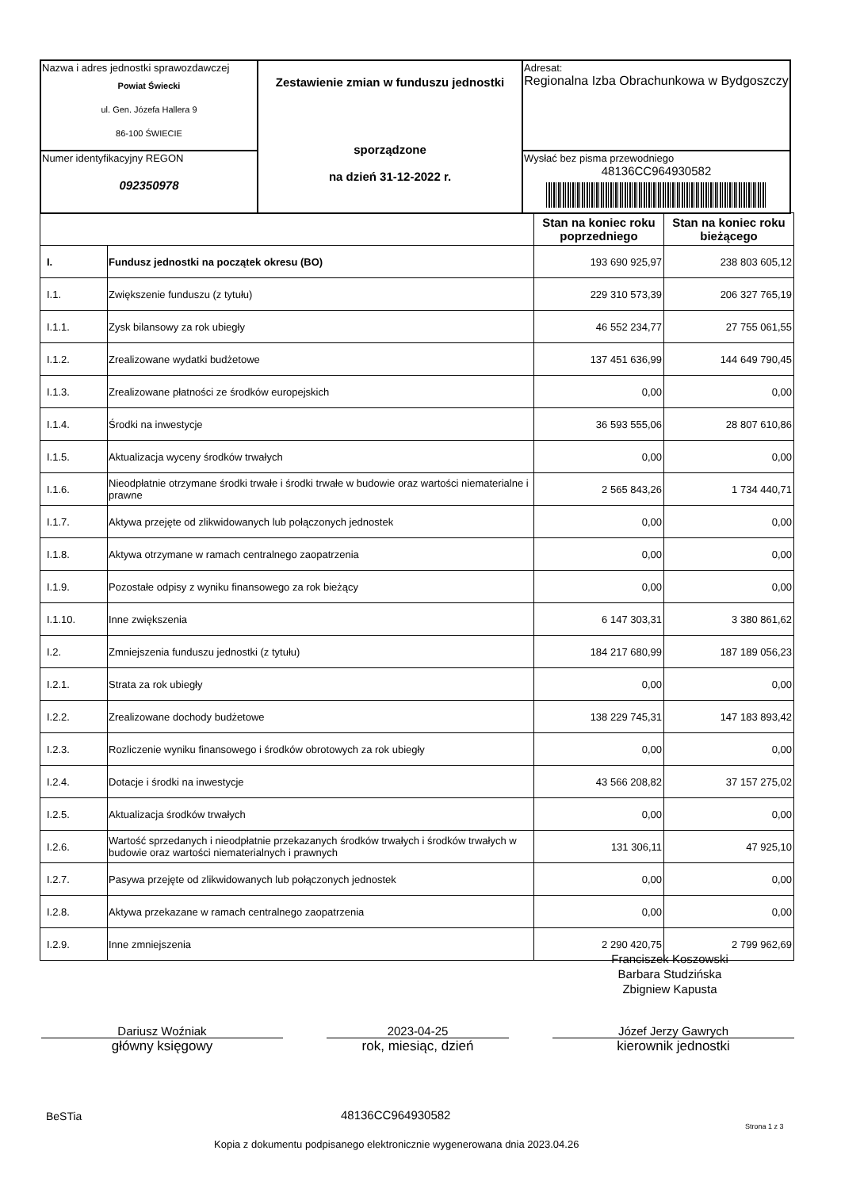| Nazwa i adres jednostki sprawozdawczej Powiat Świecki ul. Gen. Józefa Hallera 9 86-100 ŚWIECIE | Zestawienie zmian w funduszu jednostki sporządzone na dzień 31-12-2022 r. | Adresat: Regionalna Izba Obrachunkowa w Bydgoszczy |
| Numer identyfikacyjny REGON 092350978 | | Wysłać bez pisma przewodniego 48136CC964930582 |
| | | Stan na koniec roku poprzedniego | Stan na koniec roku bieżącego |
| --- | --- | --- | --- |
| I. | Fundusz jednostki na początek okresu (BO) | 193 690 925,97 | 238 803 605,12 |
| I.1. | Zwiększenie funduszu (z tytułu) | 229 310 573,39 | 206 327 765,19 |
| I.1.1. | Zysk bilansowy za rok ubiegły | 46 552 234,77 | 27 755 061,55 |
| I.1.2. | Zrealizowane wydatki budżetowe | 137 451 636,99 | 144 649 790,45 |
| I.1.3. | Zrealizowane płatności ze środków europejskich | 0,00 | 0,00 |
| I.1.4. | Środki na inwestycje | 36 593 555,06 | 28 807 610,86 |
| I.1.5. | Aktualizacja wyceny środków trwałych | 0,00 | 0,00 |
| I.1.6. | Nieodpłatnie otrzymane środki trwałe i środki trwałe w budowie oraz wartości niematerialne i prawne | 2 565 843,26 | 1 734 440,71 |
| I.1.7. | Aktywa przejęte od zlikwidowanych lub połączonych jednostek | 0,00 | 0,00 |
| I.1.8. | Aktywa otrzymane w ramach centralnego zaopatrzenia | 0,00 | 0,00 |
| I.1.9. | Pozostałe odpisy z wyniku finansowego za rok bieżący | 0,00 | 0,00 |
| I.1.10. | Inne zwiększenia | 6 147 303,31 | 3 380 861,62 |
| I.2. | Zmniejszenia funduszu jednostki (z tytułu) | 184 217 680,99 | 187 189 056,23 |
| I.2.1. | Strata za rok ubiegły | 0,00 | 0,00 |
| I.2.2. | Zrealizowane dochody budżetowe | 138 229 745,31 | 147 183 893,42 |
| I.2.3. | Rozliczenie wyniku finansowego i środków obrotowych za rok ubiegły | 0,00 | 0,00 |
| I.2.4. | Dotacje i środki na inwestycje | 43 566 208,82 | 37 157 275,02 |
| I.2.5. | Aktualizacja środków trwałych | 0,00 | 0,00 |
| I.2.6. | Wartość sprzedanych i nieodpłatnie przekazanych środków trwałych i środków trwałych w budowie oraz wartości niematerialnych i prawnych | 131 306,11 | 47 925,10 |
| I.2.7. | Pasywa przejęte od zlikwidowanych lub połączonych jednostek | 0,00 | 0,00 |
| I.2.8. | Aktywa przekazane w ramach centralnego zaopatrzenia | 0,00 | 0,00 |
| I.2.9. | Inne zmniejszenia | 2 290 420,75 | 2 799 962,69 |
Franciszek Koszowski
Barbara Studzińska
Zbigniew Kapusta
Dariusz Woźniak
główny księgowy
2023-04-25
rok, miesiąc, dzień
Józef Jerzy Gawrych
kierownik jednostki
BeSTia 48136CC964930582
Strona 1 z 3
Kopia z dokumentu podpisanego elektronicznie wygenerowana dnia 2023.04.26